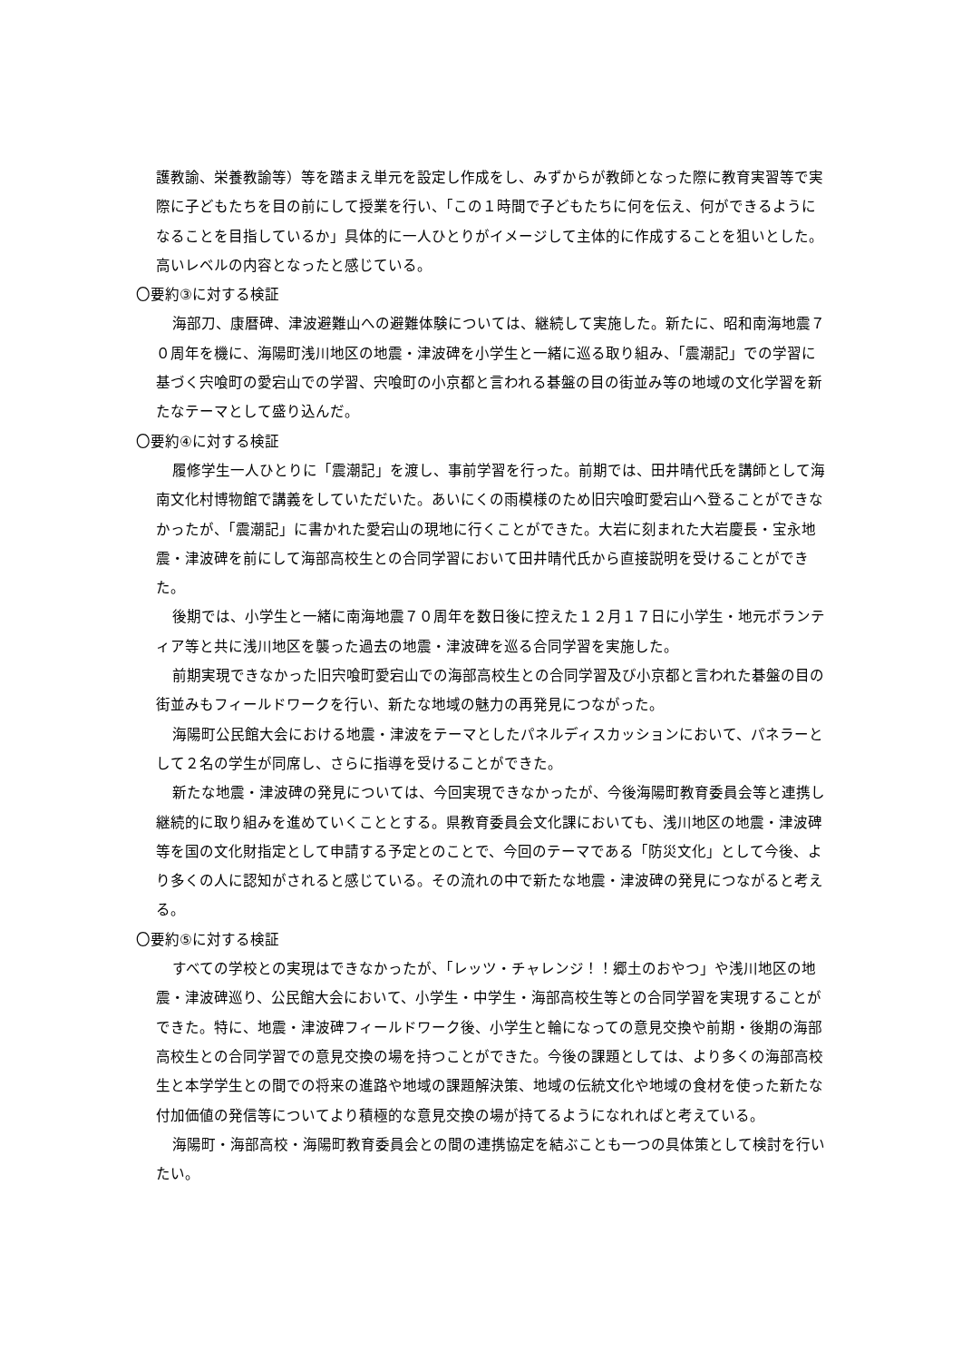護教諭、栄養教諭等）等を踏まえ単元を設定し作成をし、みずからが教師となった際に教育実習等で実際に子どもたちを目の前にして授業を行い、「この１時間で子どもたちに何を伝え、何ができるようになることを目指しているか」具体的に一人ひとりがイメージして主体的に作成することを狙いとした。高いレベルの内容となったと感じている。
〇要約③に対する検証
海部刀、康暦碑、津波避難山への避難体験については、継続して実施した。新たに、昭和南海地震７０周年を機に、海陽町浅川地区の地震・津波碑を小学生と一緒に巡る取り組み、「震潮記」での学習に基づく宍喰町の愛宕山での学習、宍喰町の小京都と言われる碁盤の目の街並み等の地域の文化学習を新たなテーマとして盛り込んだ。
〇要約④に対する検証
履修学生一人ひとりに「震潮記」を渡し、事前学習を行った。前期では、田井晴代氏を講師として海南文化村博物館で講義をしていただいた。あいにくの雨模様のため旧宍喰町愛宕山へ登ることができなかったが、「震潮記」に書かれた愛宕山の現地に行くことができた。大岩に刻まれた大岩慶長・宝永地震・津波碑を前にして海部高校生との合同学習において田井晴代氏から直接説明を受けることができた。
後期では、小学生と一緒に南海地震７０周年を数日後に控えた１２月１７日に小学生・地元ボランティア等と共に浅川地区を襲った過去の地震・津波碑を巡る合同学習を実施した。
前期実現できなかった旧宍喰町愛宕山での海部高校生との合同学習及び小京都と言われた碁盤の目の街並みもフィールドワークを行い、新たな地域の魅力の再発見につながった。
海陽町公民館大会における地震・津波をテーマとしたパネルディスカッションにおいて、パネラーとして２名の学生が同席し、さらに指導を受けることができた。
新たな地震・津波碑の発見については、今回実現できなかったが、今後海陽町教育委員会等と連携し継続的に取り組みを進めていくこととする。県教育委員会文化課においても、浅川地区の地震・津波碑等を国の文化財指定として申請する予定とのことで、今回のテーマである「防災文化」として今後、より多くの人に認知がされると感じている。その流れの中で新たな地震・津波碑の発見につながると考える。
〇要約⑤に対する検証
すべての学校との実現はできなかったが、「レッツ・チャレンジ！！郷土のおやつ」や浅川地区の地震・津波碑巡り、公民館大会において、小学生・中学生・海部高校生等との合同学習を実現することができた。特に、地震・津波碑フィールドワーク後、小学生と輪になっての意見交換や前期・後期の海部高校生との合同学習での意見交換の場を持つことができた。今後の課題としては、より多くの海部高校生と本学学生との間での将来の進路や地域の課題解決策、地域の伝統文化や地域の食材を使った新たな付加価値の発信等についてより積極的な意見交換の場が持てるようになれればと考えている。
海陽町・海部高校・海陽町教育委員会との間の連携協定を結ぶことも一つの具体策として検討を行いたい。